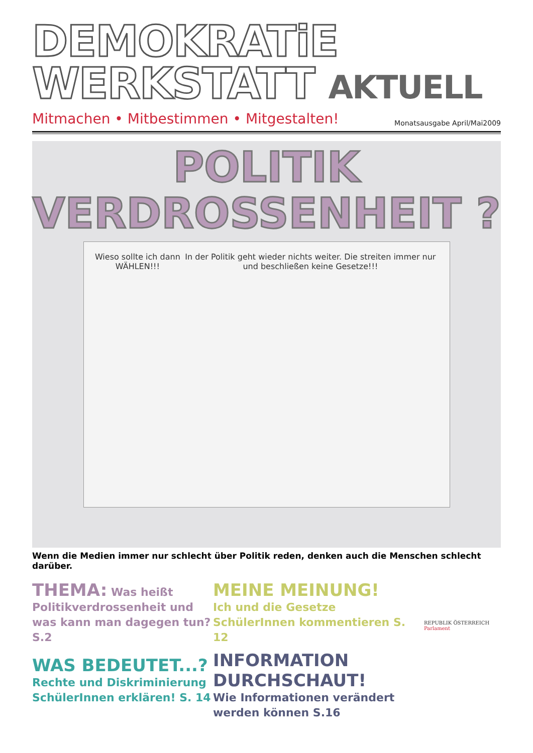DEMOKRATiE
WERKSTATT AKTUELL
Mitmachen • Mitbestimmen • Mitgestalten!
Monatsausgabe April/Mai2009
POLITIK
VERDROSSENHEIT ?
Wieso sollte ich dann WÄHLEN!!!
In der Politik geht wieder nichts weiter. Die streiten immer nur und beschließen keine Gesetze!!!
Wenn die Medien immer nur schlecht über Politik reden, denken auch die Menschen schlecht darüber.
THEMA: Was heißt Politikverdrossenheit und was kann man dagegen tun? S.2
WAS BEDEUTET...?
Rechte und Diskriminierung SchülerInnen erklären! S. 14
MEINE MEINUNG!
Ich und die Gesetze
SchülerInnen kommentieren S. 12
INFORMATION DURCHSCHAUT!
Wie Informationen verändert werden können S.16
REPUBLIK ÖSTERREICH
Parlament